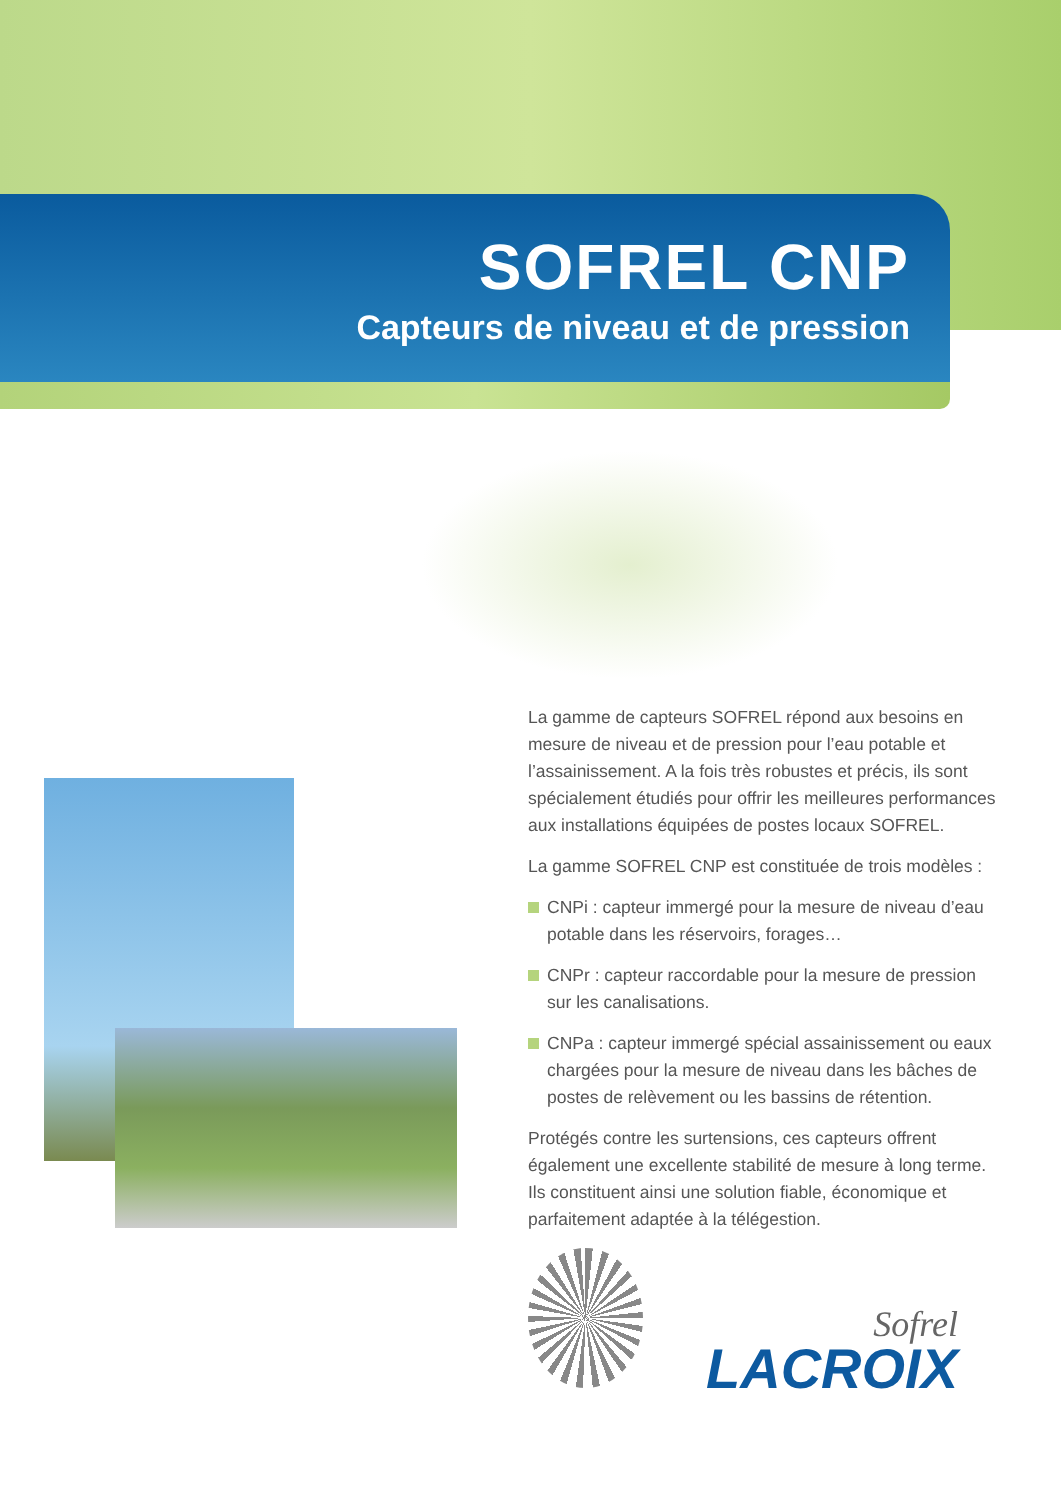SOFREL CNP
Capteurs de niveau et de pression
La gamme de capteurs SOFREL répond aux besoins en mesure de niveau et de pression pour l’eau potable et l’assainissement. A la fois très robustes et précis, ils sont spécialement étudiés pour offrir les meilleures performances
aux installations équipées de postes locaux SOFREL.
La gamme SOFREL CNP est constituée de trois modèles :
CNPi : capteur immergé pour la mesure de niveau d’eau potable dans les réservoirs, forages…
CNPr : capteur raccordable pour la mesure de pression sur les canalisations.
CNPa : capteur immergé spécial assainissement ou eaux chargées pour la mesure de niveau dans les bâches de postes de relèvement ou les bassins de rétention.
Protégés contre les surtensions, ces capteurs offrent également une excellente stabilité de mesure à long terme. Ils constituent ainsi une solution fiable, économique et parfaitement adaptée à la télégestion.
Sofrel
LACROIX